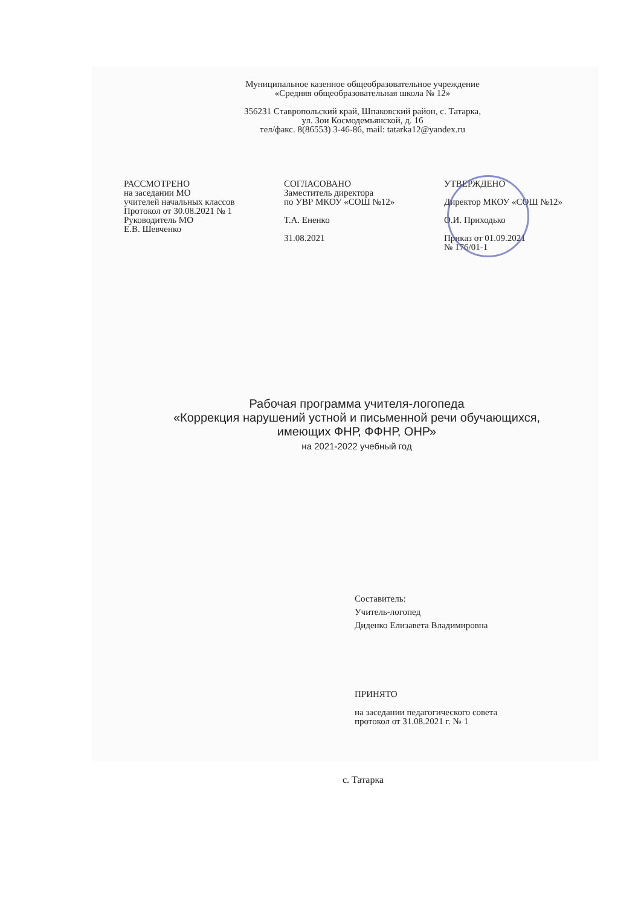Муниципальное казенное общеобразовательное учреждение
«Средняя общеобразовательная школа № 12»
356231 Ставропольский край, Шпаковский район, с. Татарка,
ул. Зои Космодемьянской, д. 16
тел/факс. 8(86553) 3-46-86, mail: tatarka12@yandex.ru
РАССМОТРЕНО
на заседании МО
учителей начальных классов
Протокол от 30.08.2021 № 1
Руководитель МО
Е.В. Шевченко
СОГЛАСОВАНО
Заместитель директора
по УВР МКОУ «СОШ №12»
Т.А. Ененко
31.08.2021
УТВЕРЖДЕНО
Директор МКОУ «СОШ №12»
О.И. Приходько
Приказ от 01.09.2021
№ 176/01-1
Рабочая программа учителя-логопеда
«Коррекция нарушений устной и письменной речи обучающихся,
имеющих ФНР, ФФНР, ОНР»
на 2021-2022 учебный год
Составитель:
Учитель-логопед
Диденко Елизавета Владимировна
ПРИНЯТО
на заседании педагогического совета
протокол от 31.08.2021 г. № 1
с. Татарка